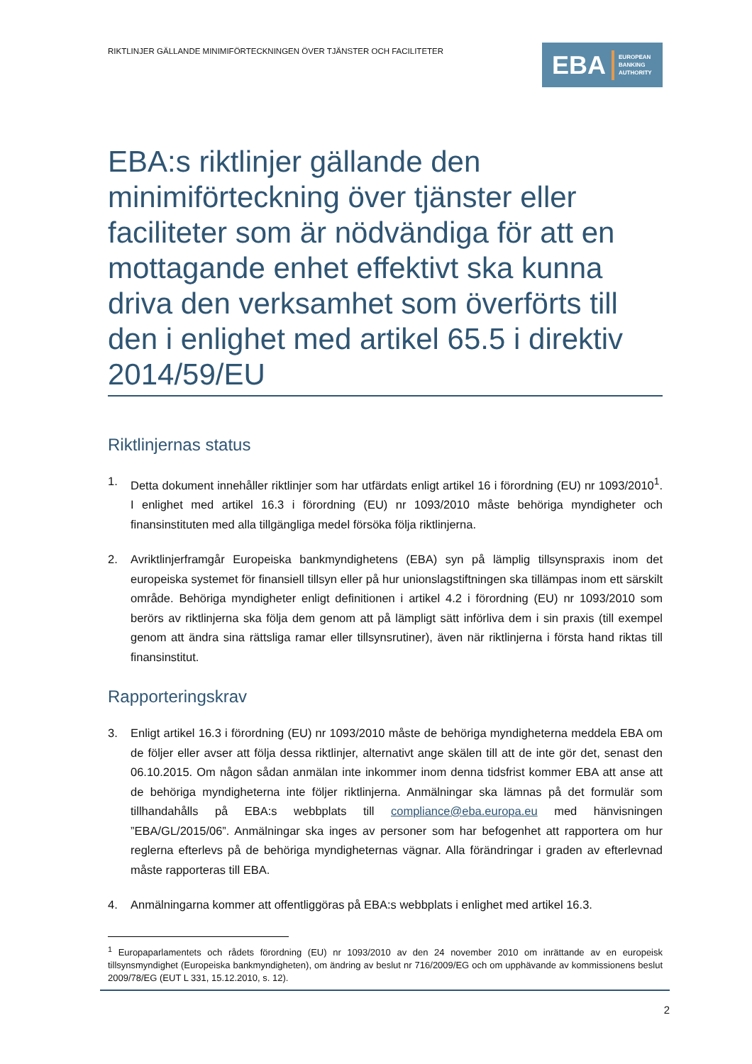RIKTLINJER GÄLLANDE MINIMIFÖRTECKNINGEN ÖVER TJÄNSTER OCH FACILITETER
EBA EUROPEAN
BANKING
AUTHORITY
EBA:s riktlinjer gällande den minimiförteckning över tjänster eller faciliteter som är nödvändiga för att en mottagande enhet effektivt ska kunna driva den verksamhet som överförts till den i enlighet med artikel 65.5 i direktiv 2014/59/EU
Riktlinjernas status
1. Detta dokument innehåller riktlinjer som har utfärdats enligt artikel 16 i förordning (EU) nr 1093/2010<sup>1</sup>. I enlighet med artikel 16.3 i förordning (EU) nr 1093/2010 måste behöriga myndigheter och finansinstituten med alla tillgängliga medel försöka följa riktlinjerna.
2. Avriktlinjerframgår Europeiska bankmyndighetens (EBA) syn på lämplig tillsynspraxis inom det europeiska systemet för finansiell tillsyn eller på hur unionslagstiftningen ska tillämpas inom ett särskilt område. Behöriga myndigheter enligt definitionen i artikel 4.2 i förordning (EU) nr 1093/2010 som berörs av riktlinjerna ska följa dem genom att på lämpligt sätt införliva dem i sin praxis (till exempel genom att ändra sina rättsliga ramar eller tillsynsrutiner), även när riktlinjerna i första hand riktas till finansinstitut.
Rapporteringskrav
3. Enligt artikel 16.3 i förordning (EU) nr 1093/2010 måste de behöriga myndigheterna meddela EBA om de följer eller avser att följa dessa riktlinjer, alternativt ange skälen till att de inte gör det, senast den 06.10.2015. Om någon sådan anmälan inte inkommer inom denna tidsfrist kommer EBA att anse att de behöriga myndigheterna inte följer riktlinjerna. Anmälningar ska lämnas på det formulär som tillhandahålls på EBA:s webbplats till compliance@eba.europa.eu med hänvisningen ”EBA/GL/2015/06”. Anmälningar ska inges av personer som har befogenhet att rapportera om hur reglerna efterlevs på de behöriga myndigheternas vägnar. Alla förändringar i graden av efterlevnad måste rapporteras till EBA.
4. Anmälningarna kommer att offentliggöras på EBA:s webbplats i enlighet med artikel 16.3.
<sup>1</sup> Europaparlamentets och rådets förordning (EU) nr 1093/2010 av den 24 november 2010 om inrättande av en europeisk tillsynsmyndighet (Europeiska bankmyndigheten), om ändring av beslut nr 716/2009/EG och om upphävande av kommissionens beslut 2009/78/EG (EUT L 331, 15.12.2010, s. 12).
2